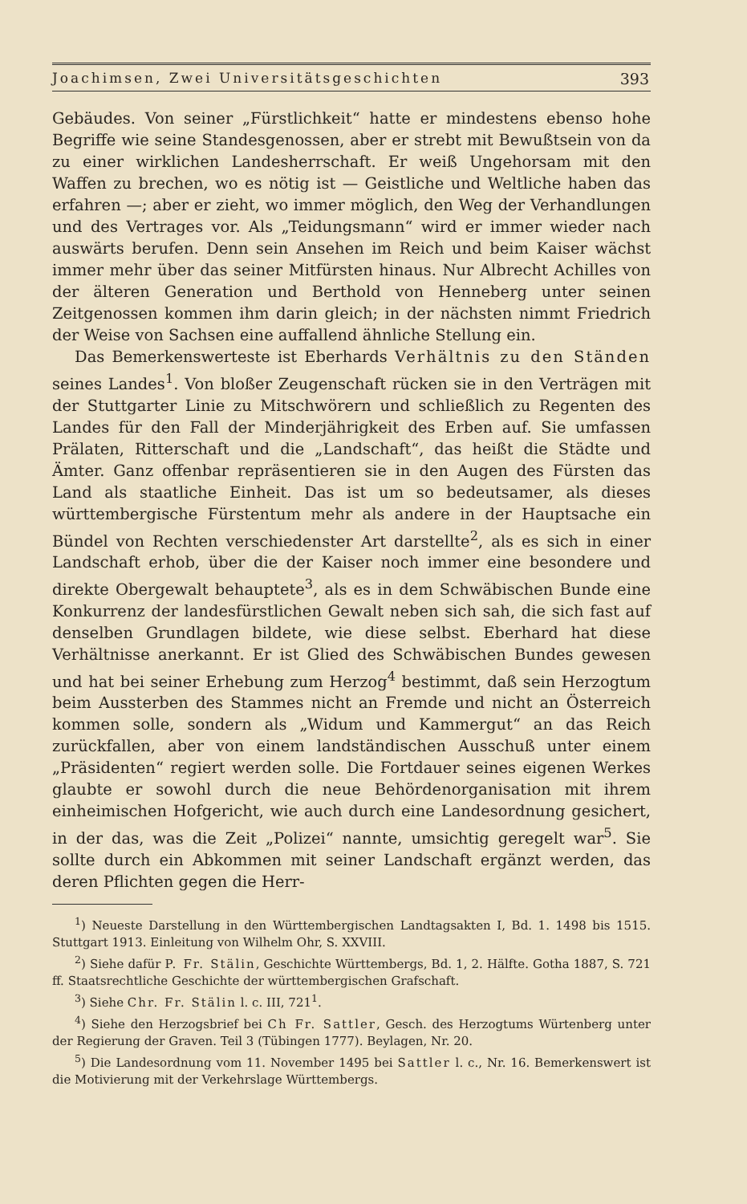Joachimsen, Zwei Universitätsgeschichten 393
Gebäudes. Von seiner „Fürstlichkeit“ hatte er mindestens ebenso hohe Begriffe wie seine Standesgenossen, aber er strebt mit Bewußtsein von da zu einer wirklichen Landesherrschaft. Er weiß Ungehorsam mit den Waffen zu brechen, wo es nötig ist — Geistliche und Weltliche haben das erfahren —; aber er zieht, wo immer möglich, den Weg der Verhandlungen und des Vertrages vor. Als „Teidungsmann“ wird er immer wieder nach auswärts berufen. Denn sein Ansehen im Reich und beim Kaiser wächst immer mehr über das seiner Mitfürsten hinaus. Nur Albrecht Achilles von der älteren Generation und Berthold von Henneberg unter seinen Zeitgenossen kommen ihm darin gleich; in der nächsten nimmt Friedrich der Weise von Sachsen eine auffallend ähnliche Stellung ein.
Das Bemerkenswerteste ist Eberhards Verhältnis zu den Ständen seines Landes<sup>1</sup>. Von bloßer Zeugenschaft rücken sie in den Verträgen mit der Stuttgarter Linie zu Mitschwörern und schließlich zu Regenten des Landes für den Fall der Minderjährigkeit des Erben auf. Sie umfassen Prälaten, Ritterschaft und die „Landschaft“, das heißt die Städte und Ämter. Ganz offenbar repräsentieren sie in den Augen des Fürsten das Land als staatliche Einheit. Das ist um so bedeutsamer, als dieses württembergische Fürstentum mehr als andere in der Hauptsache ein Bündel von Rechten verschiedenster Art darstellte<sup>2</sup>, als es sich in einer Landschaft erhob, über die der Kaiser noch immer eine besondere und direkte Obergewalt behauptete<sup>3</sup>, als es in dem Schwäbischen Bunde eine Konkurrenz der landesfürstlichen Gewalt neben sich sah, die sich fast auf denselben Grundlagen bildete, wie diese selbst. Eberhard hat diese Verhältnisse anerkannt. Er ist Glied des Schwäbischen Bundes gewesen und hat bei seiner Erhebung zum Herzog<sup>4</sup> bestimmt, daß sein Herzogtum beim Aussterben des Stammes nicht an Fremde und nicht an Österreich kommen solle, sondern als „Widum und Kammergut“ an das Reich zurückfallen, aber von einem landständischen Ausschuß unter einem „Präsidenten“ regiert werden solle. Die Fortdauer seines eigenen Werkes glaubte er sowohl durch die neue Behördenorganisation mit ihrem einheimischen Hofgericht, wie auch durch eine Landesordnung gesichert, in der das, was die Zeit „Polizei“ nannte, umsichtig geregelt war<sup>5</sup>. Sie sollte durch ein Abkommen mit seiner Landschaft ergänzt werden, das deren Pflichten gegen die Herr-
<sup>1</sup>) Neueste Darstellung in den Württembergischen Landtagsakten I, Bd. 1. 1498 bis 1515. Stuttgart 1913. Einleitung von Wilhelm Ohr, S. XXVIII.
<sup>2</sup>) Siehe dafür P. Fr. Stälin, Geschichte Württembergs, Bd. 1, 2. Hälfte. Gotha 1887, S. 721 ff. Staatsrechtliche Geschichte der württembergischen Grafschaft.
<sup>3</sup>) Siehe Chr. Fr. Stälin l. c. III, 721<sup>1</sup>.
<sup>4</sup>) Siehe den Herzogsbrief bei Ch Fr. Sattler, Gesch. des Herzogtums Würtenberg unter der Regierung der Graven. Teil 3 (Tübingen 1777). Beylagen, Nr. 20.
<sup>5</sup>) Die Landesordnung vom 11. November 1495 bei Sattler l. c., Nr. 16. Bemerkenswert ist die Motivierung mit der Verkehrslage Württembergs.